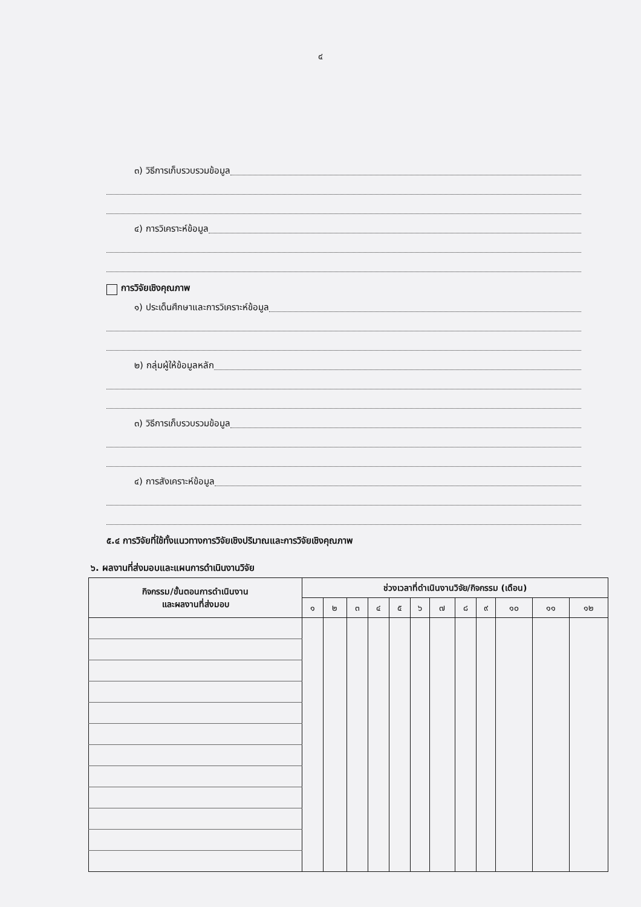๔
๓) วิธีการเก็บรวบรวมข้อมูล
๔) การวิเคราะห์ข้อมูล
การวิจัยเชิงคุณภาพ
๑) ประเด็นศึกษาและการวิเคราะห์ข้อมูล
๒) กลุ่มผู้ให้ข้อมูลหลัก
๓) วิธีการเก็บรวบรวมข้อมูล
๔) การสังเคราะห์ข้อมูล
๕.๔ การวิจัยที่ใช้ทั้งแนวทางการวิจัยเชิงปริมาณและการวิจัยเชิงคุณภาพ
๖. ผลงานที่ส่งมอบและแผนการดำเนินงานวิจัย
| กิจกรรม/ขั้นตอนการดำเนินงาน และผลงานที่ส่งมอบ | ช่วงเวลาที่ดำเนินงานวิจัย/กิจกรรม (เดือน) | | | | | | | | | | | |
| --- | --- | --- | --- | --- | --- | --- | --- | --- | --- | --- | --- | --- |
| | ๑ | ๒ | ๓ | ๔ | ๕ | ๖ | ๗ | ๘ | ๙ | ๑๐ | ๑๑ | ๑๒ |